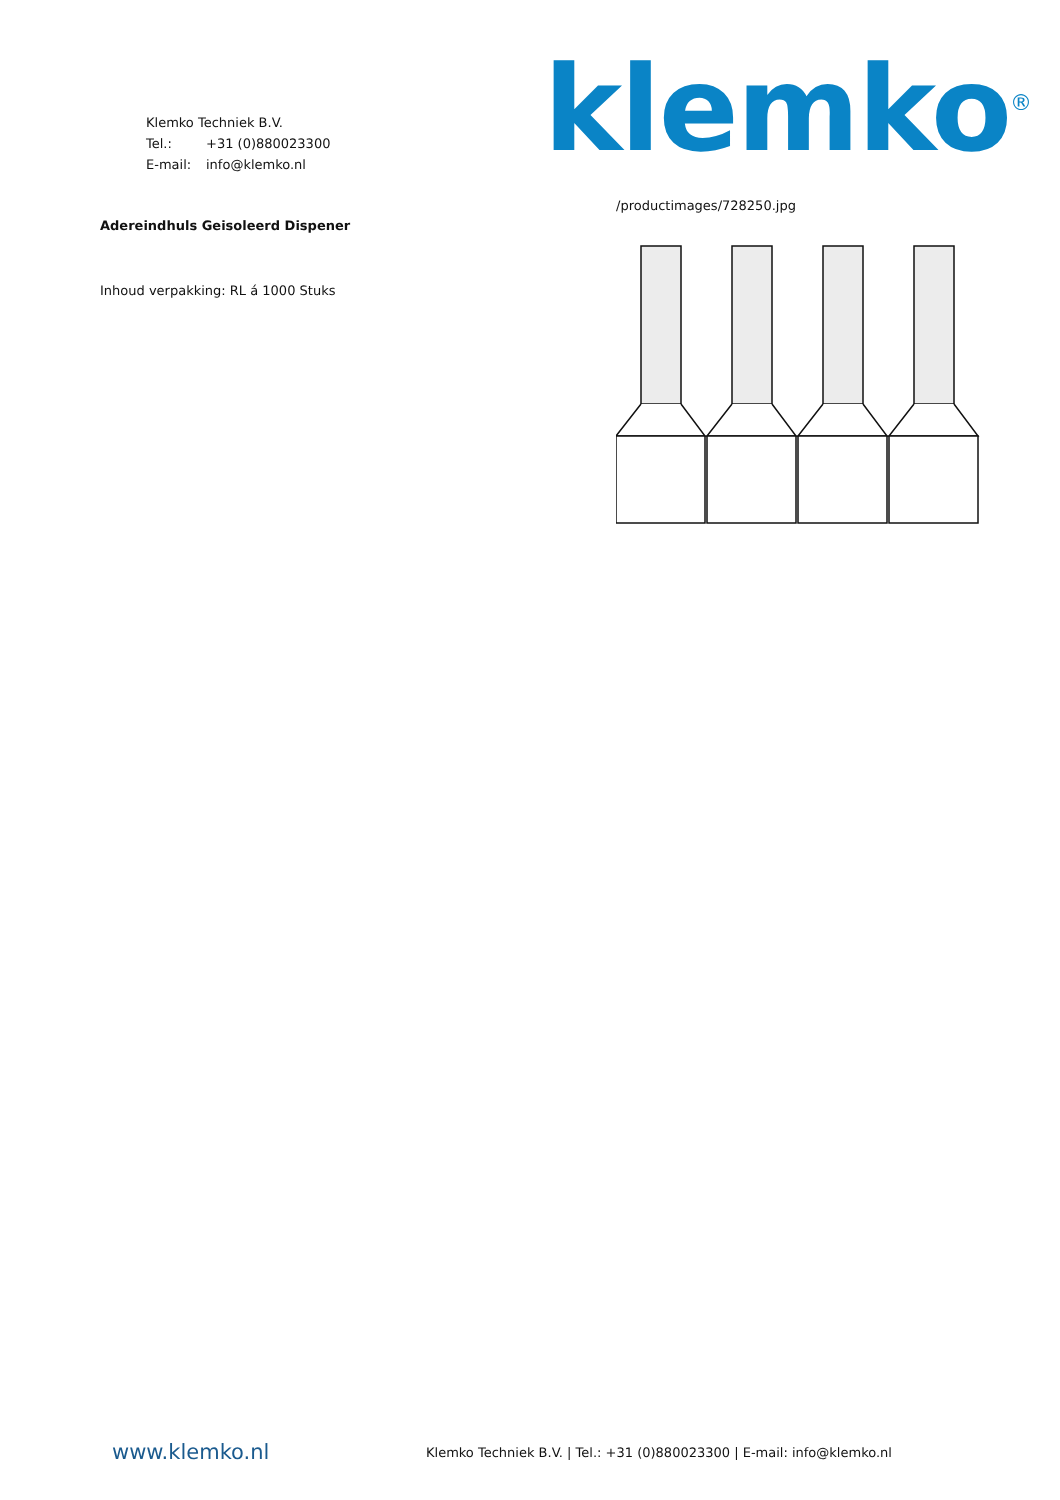Klemko Techniek B.V.
Tel.: +31 (0)880023300
E-mail: info@klemko.nl
klemko<sup>®</sup>
Adereindhuls Geisoleerd Dispener
Inhoud verpakking: RL á 1000 Stuks
/productimages/728250.jpg
www.klemko.nl
Klemko Techniek B.V. | Tel.: +31 (0)880023300 | E-mail: info@klemko.nl